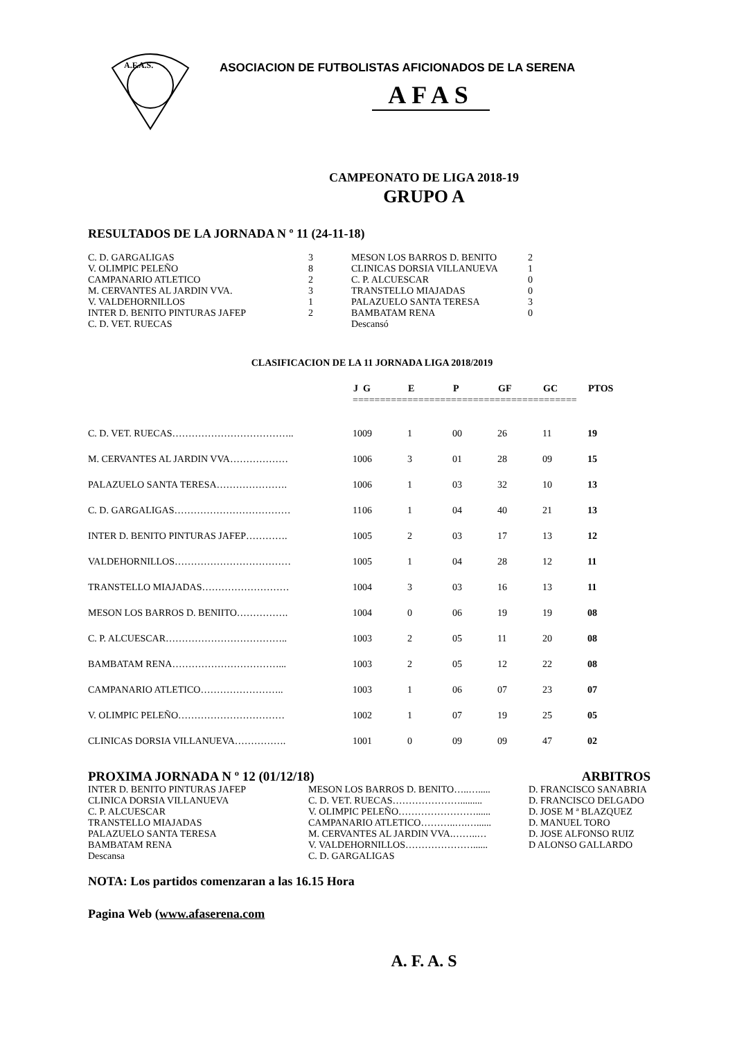A.F.A.S.
ASOCIACION DE FUTBOLISTAS AFICIONADOS DE LA SERENA
AFAS
CAMPEONATO DE LIGA 2018-19
GRUPO A
RESULTADOS DE LA JORNADA N º 11 (24-11-18)
| C. D. GARGALIGAS | 3 | MESON LOS BARROS D. BENITO | 2 |
| V. OLIMPIC PELEÑO | 8 | CLINICAS DORSIA VILLANUEVA | 1 |
| CAMPANARIO ATLETICO | 2 | C. P. ALCUESCAR | 0 |
| M. CERVANTES AL JARDIN VVA. | 3 | TRANSTELLO MIAJADAS | 0 |
| V. VALDEHORNILLOS | 1 | PALAZUELO SANTA TERESA | 3 |
| INTER D. BENITO PINTURAS JAFEP | 2 | BAMBATAM RENA | 0 |
| C. D. VET. RUECAS | | Descansó | |
CLASIFICACION DE LA 11 JORNADA LIGA 2018/2019
| | J | G | E | P | GF | GC | PTOS |
| --- | --- | --- | --- | --- | --- | --- | --- |
| | ========================================= | | | | | | |
| C. D. VET. RUECAS……………………………….. | 10 | 09 | 1 | 00 | 26 | 11 | 19 |
| M. CERVANTES AL JARDIN VVA……………… | 10 | 06 | 3 | 01 | 28 | 09 | 15 |
| PALAZUELO SANTA TERESA…………………. | 10 | 06 | 1 | 03 | 32 | 10 | 13 |
| C. D. GARGALIGAS……………………………… | 11 | 06 | 1 | 04 | 40 | 21 | 13 |
| INTER D. BENITO PINTURAS JAFEP…………. | 10 | 05 | 2 | 03 | 17 | 13 | 12 |
| VALDEHORNILLOS……………………………… | 10 | 05 | 1 | 04 | 28 | 12 | 11 |
| TRANSTELLO MIAJADAS……………………… | 10 | 04 | 3 | 03 | 16 | 13 | 11 |
| MESON LOS BARROS D. BENIITO……………. | 10 | 04 | 0 | 06 | 19 | 19 | 08 |
| C. P. ALCUESCAR……………………………….. | 10 | 03 | 2 | 05 | 11 | 20 | 08 |
| BAMBATAM RENA……………………………... | 10 | 03 | 2 | 05 | 12 | 22 | 08 |
| CAMPANARIO ATLETICO…………………….. | 10 | 03 | 1 | 06 | 07 | 23 | 07 |
| V. OLIMPIC PELEÑO…………………………… | 10 | 02 | 1 | 07 | 19 | 25 | 05 |
| CLINICAS DORSIA VILLANUEVA……………. | 10 | 01 | 0 | 09 | 09 | 47 | 02 |
PROXIMA JORNADA N º 12 (01/12/18) ARBITROS
| INTER D. BENITO PINTURAS JAFEP | MESON LOS BARROS D. BENITO…..…..... | D. FRANCISCO SANABRIA |
| CLINICA DORSIA VILLANUEVA | C. D. VET. RUECAS…………………......... | D. FRANCISCO DELGADO |
| C. P. ALCUESCAR | V. OLIMPIC PELEÑO……………………...... | D. JOSE M ª BLAZQUEZ |
| TRANSTELLO MIAJADAS | CAMPANARIO ATLETICO………..….…...... | D. MANUEL TORO |
| PALAZUELO SANTA TERESA | M. CERVANTES AL JARDIN VVA.……..… | D. JOSE ALFONSO RUIZ |
| BAMBATAM RENA | V. VALDEHORNILLOS…………………...... | D ALONSO GALLARDO |
| Descansa | C. D. GARGALIGAS | |
NOTA: Los partidos comenzaran a las 16.15 Hora
Pagina Web (www.afaserena.com
A. F. A. S